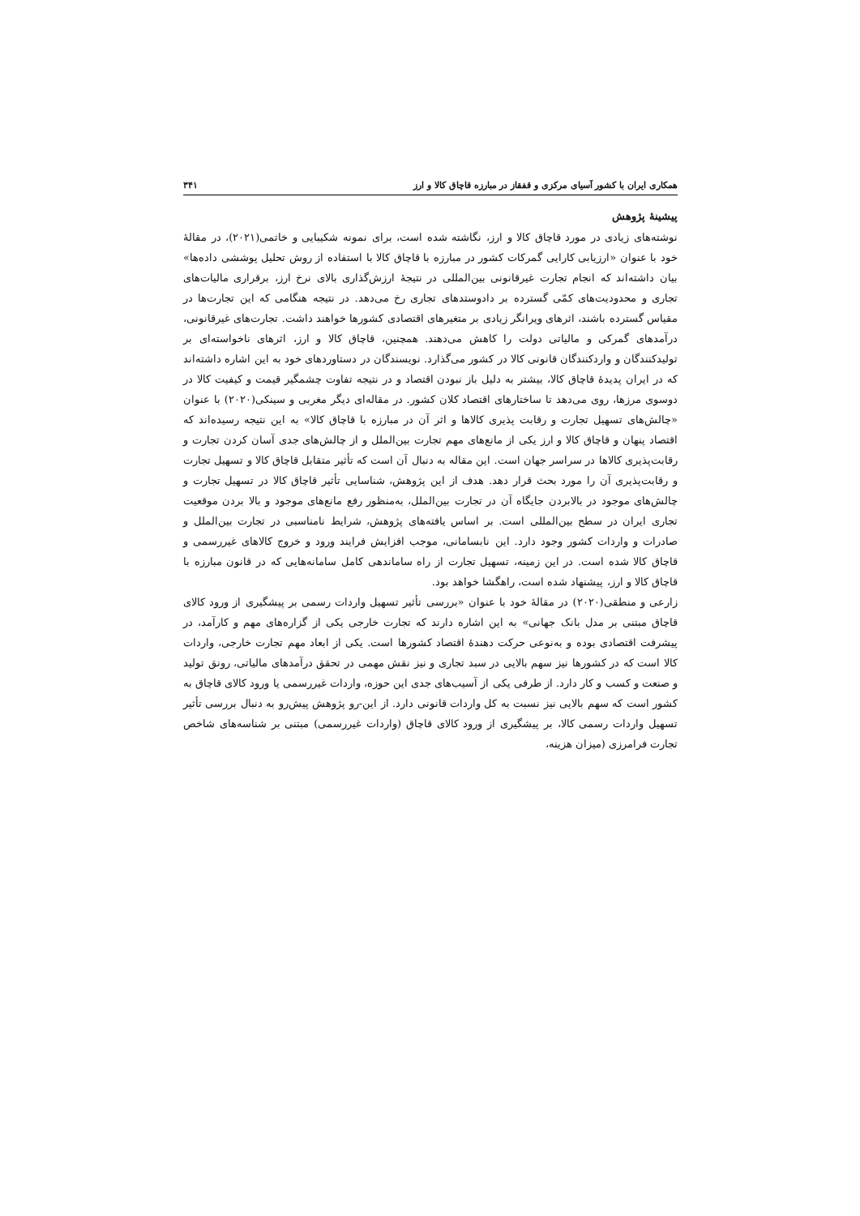همکاری ایران با کشور آسیای مرکزی و قفقاز در مبارزه قاچاق کالا و ارز ۳۴۱
پیشینهٔ پژوهش
نوشته‌های زیادی در مورد قاچاق کالا و ارز، نگاشته شده است، برای نمونه شکیبایی و خاتمی(۲۰۲۱)، در مقالهٔ خود با عنوان «ارزیابی کارایی گمرکات کشور در مبارزه با قاچاق کالا با استفاده از روش تحلیل پوششی داده‌ها» بیان داشته‌اند که انجام تجارت غیرقانونی بین‌المللی در نتیجهٔ ارزش‌گذاری بالای نرخ ارز، برقراری مالیات‌های تجاری و محدودیت‌های کمّی گسترده بر دادوستدهای تجاری رخ می‌دهد. در نتیجه هنگامی که این تجارت‌ها در مقیاس گسترده باشند، اثرهای ویرانگر زیادی بر متغیرهای اقتصادی کشورها خواهند داشت. تجارت‌های غیرقانونی، درآمدهای گمرکی و مالیاتی دولت را کاهش می‌دهند. همچنین، قاچاق کالا و ارز، اثرهای ناخواسته‌ای بر تولیدکنندگان و واردکنندگان قانونی کالا در کشور می‌گذارد. نویسندگان در دستاوردهای خود به این اشاره داشته‌اند که در ایران پدیدهٔ قاچاق کالا، بیشتر به دلیل باز نبودن اقتصاد و در نتیجه تفاوت چشمگیر قیمت و کیفیت کالا در دوسوی مرزها، روی می‌دهد تا ساختارهای اقتصاد کلان کشور. در مقاله‌ای دیگر مغربی و سینکی(۲۰۲۰) با عنوان «چالش‌های تسهیل تجارت و رقابت پذیری کالاها و اثر آن در مبارزه با قاچاق کالا» به این نتیجه رسیده‌اند که اقتصاد پنهان و قاچاق کالا و ارز یکی از مانع‌های مهم تجارت بین‌الملل و از چالش‌های جدی آسان کردن تجارت و رقابت‌پذیری کالاها در سراسر جهان است. این مقاله به دنبال آن است که تأثیر متقابل قاچاق کالا و تسهیل تجارت و رقابت‌پذیری آن را مورد بحث قرار دهد. هدف از این پژوهش، شناسایی تأثیر قاچاق کالا در تسهیل تجارت و چالش‌های موجود در بالابردن جایگاه آن در تجارت بین‌الملل، به‌منظور رفع مانع‌های موجود و بالا بردن موقعیت تجاری ایران در سطح بین‌المللی است. بر اساس یافته‌های پژوهش، شرایط نامناسبی در تجارت بین‌الملل و صادرات و واردات کشور وجود دارد. این نابسامانی، موجب افزایش فرایند ورود و خروج کالاهای غیررسمی و قاچاق کالا شده است. در این زمینه، تسهیل تجارت از راه ساماندهی کامل سامانه‌هایی که در قانون مبارزه با قاچاق کالا و ارز، پیشنهاد شده است، راهگشا خواهد بود.
زارعی و منطقی(۲۰۲۰) در مقالهٔ خود با عنوان «بررسی تأثیر تسهیل واردات رسمی بر پیشگیری از ورود کالای قاچاق مبتنی بر مدل بانک جهانی» به این اشاره دارند که تجارت خارجی یکی از گزاره‌های مهم و کارآمد، در پیشرفت اقتصادی بوده و به‌نوعی حرکت دهندهٔ اقتصاد کشورها است. یکی از ابعاد مهم تجارت خارجی، واردات کالا است که در کشورها نیز سهم بالایی در سبد تجاری و نیز نقش مهمی در تحقق درآمدهای مالیاتی، رونق تولید و صنعت و کسب و کار دارد. از طرفی یکی از آسیب‌های جدی این حوزه، واردات غیررسمی یا ورود کالای قاچاق به کشور است که سهم بالایی نیز نسبت به کل واردات قانونی دارد. از این-رو پژوهش پیش‌رو به دنبال بررسی تأثیر تسهیل واردات رسمی کالا، بر پیشگیری از ورود کالای قاچاق (واردات غیررسمی) مبتنی بر شناسه‌های شاخص تجارت فرامرزی (میزان هزینه،